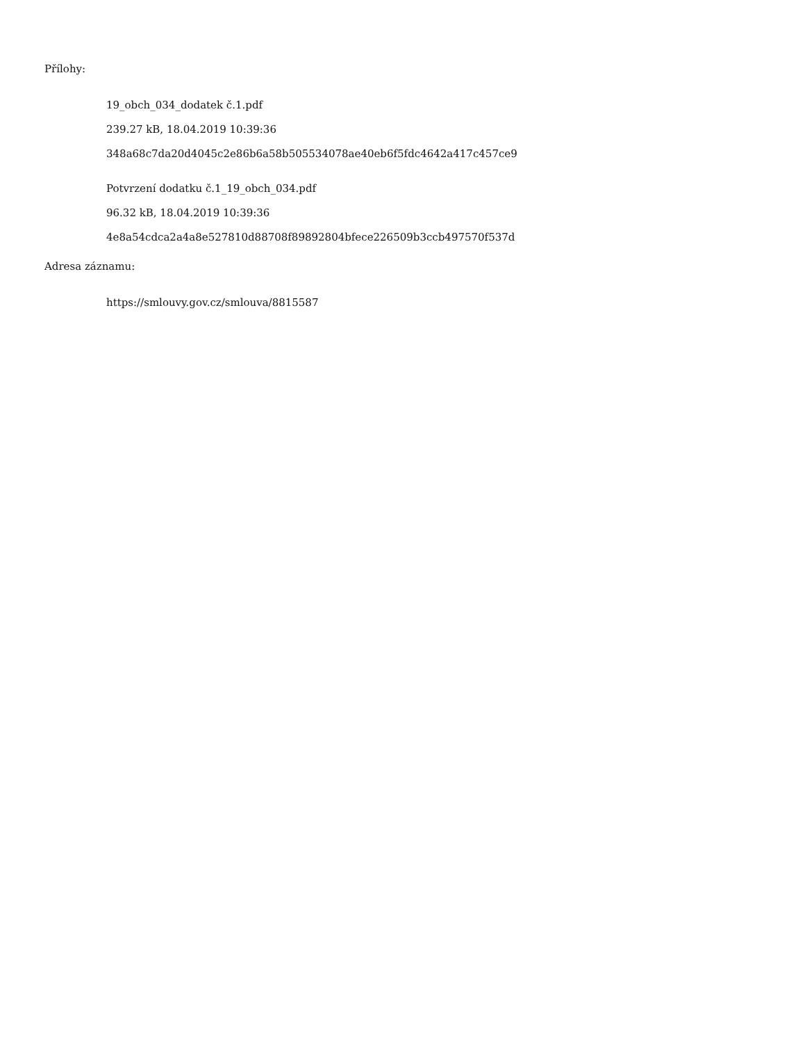Přílohy:
19_obch_034_dodatek č.1.pdf
239.27 kB, 18.04.2019 10:39:36
348a68c7da20d4045c2e86b6a58b505534078ae40eb6f5fdc4642a417c457ce9
Potvrzení dodatku č.1_19_obch_034.pdf
96.32 kB, 18.04.2019 10:39:36
4e8a54cdca2a4a8e527810d88708f89892804bfece226509b3ccb497570f537d
Adresa záznamu:
https://smlouvy.gov.cz/smlouva/8815587